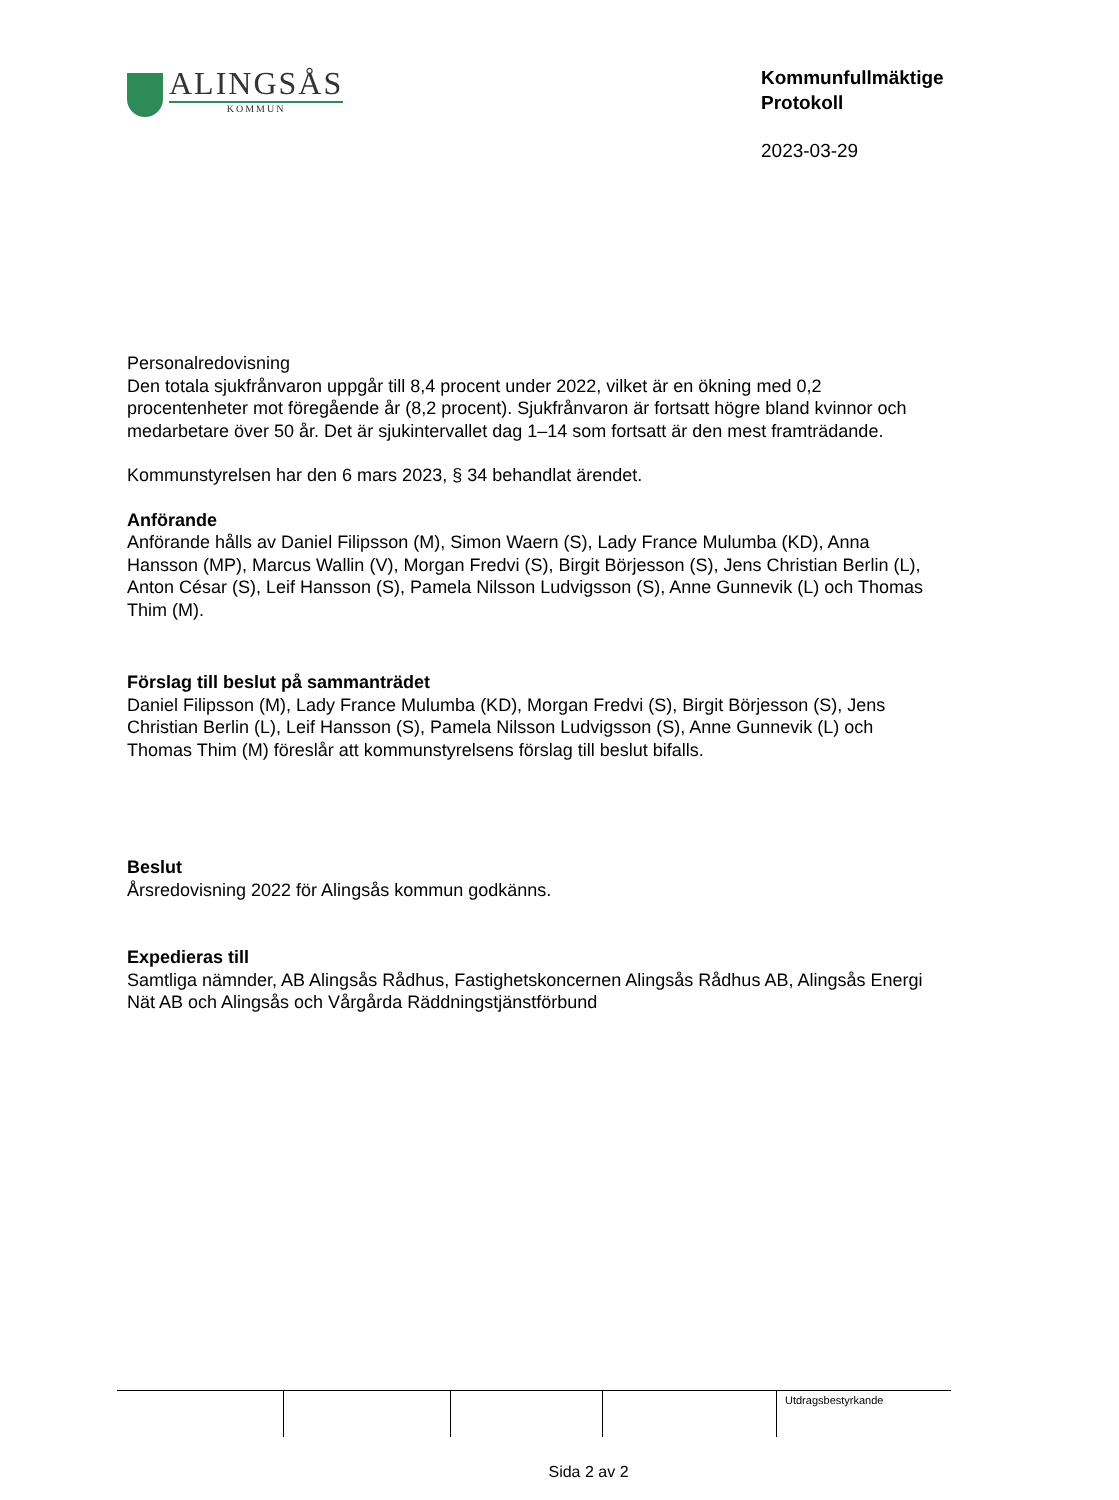ALINGSÅS
KOMMUN
Kommunfullmäktige
Protokoll
2023-03-29
Personalredovisning
Den totala sjukfrånvaron uppgår till 8,4 procent under 2022, vilket är en ökning med 0,2 procentenheter mot föregående år (8,2 procent). Sjukfrånvaron är fortsatt högre bland kvinnor och medarbetare över 50 år. Det är sjukintervallet dag 1–14 som fortsatt är den mest framträdande.
Kommunstyrelsen har den 6 mars 2023, § 34 behandlat ärendet.
Anförande
Anförande hålls av Daniel Filipsson (M), Simon Waern (S), Lady France Mulumba (KD), Anna Hansson (MP), Marcus Wallin (V), Morgan Fredvi (S), Birgit Börjesson (S), Jens Christian Berlin (L), Anton César (S), Leif Hansson (S), Pamela Nilsson Ludvigsson (S), Anne Gunnevik (L) och Thomas Thim (M).
Förslag till beslut på sammanträdet
Daniel Filipsson (M), Lady France Mulumba (KD), Morgan Fredvi (S), Birgit Börjesson (S), Jens Christian Berlin (L), Leif Hansson (S), Pamela Nilsson Ludvigsson (S), Anne Gunnevik (L) och Thomas Thim (M) föreslår att kommunstyrelsens förslag till beslut bifalls.
Beslut
Årsredovisning 2022 för Alingsås kommun godkänns.
Expedieras till
Samtliga nämnder, AB Alingsås Rådhus, Fastighetskoncernen Alingsås Rådhus AB, Alingsås Energi Nät AB och Alingsås och Vårgårda Räddningstjänstförbund
| | | | | Utdragsbestyrkande |
Sida 2 av 2